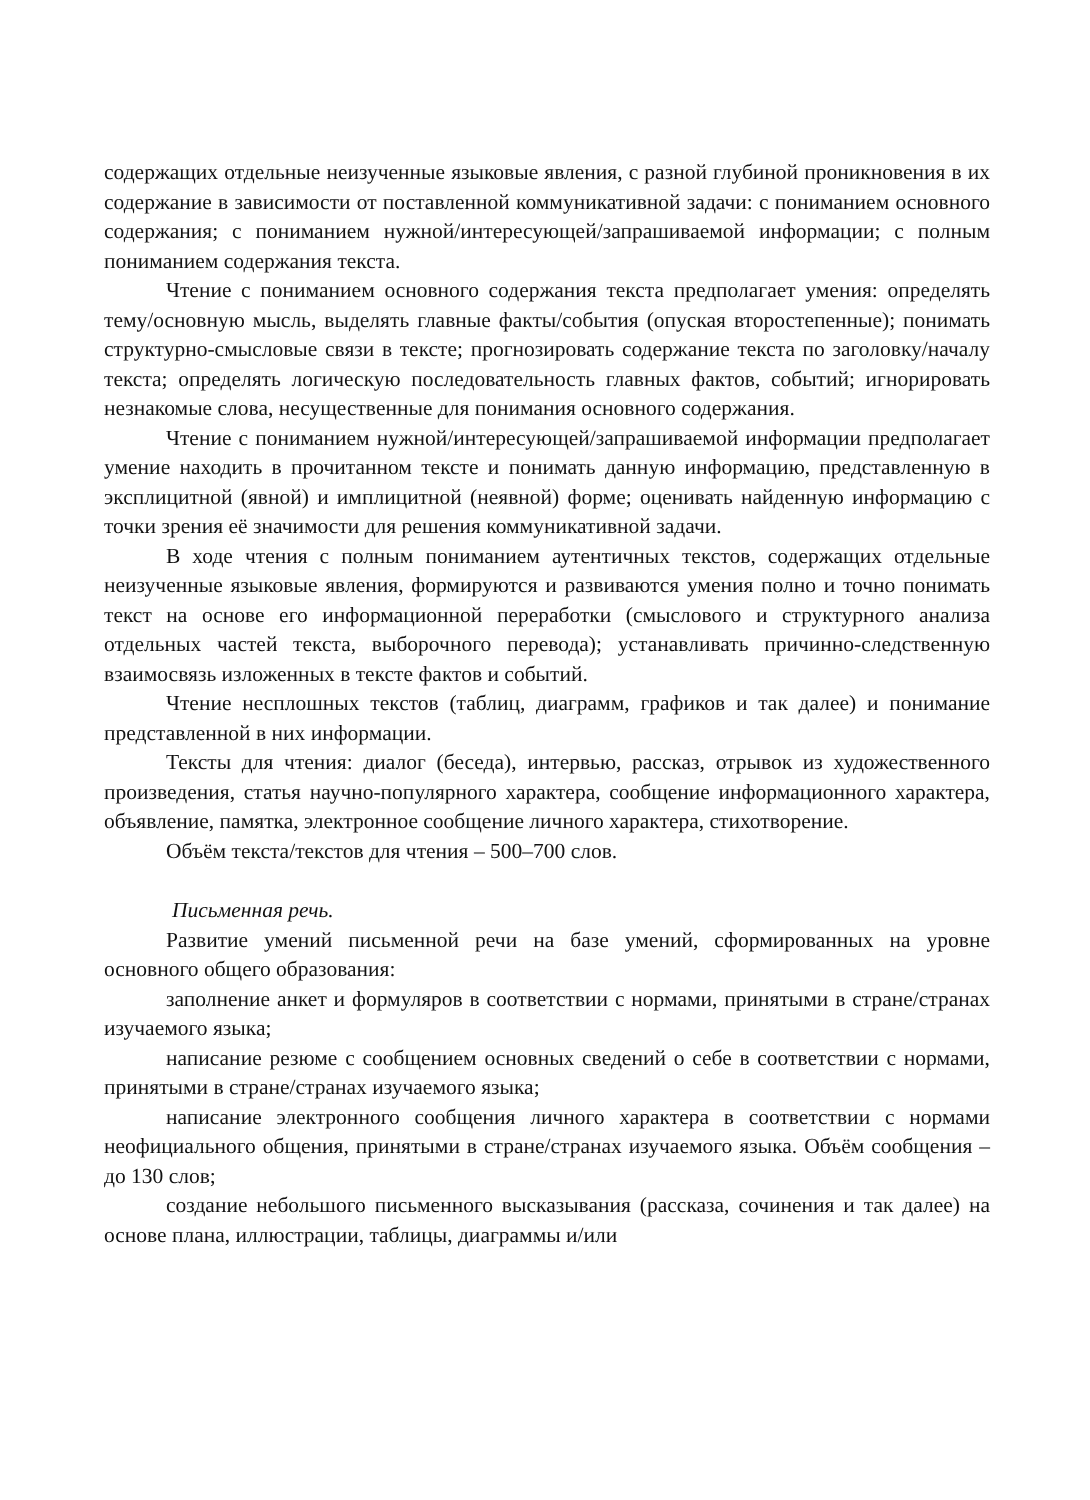содержащих отдельные неизученные языковые явления, с разной глубиной проникновения в их содержание в зависимости от поставленной коммуникативной задачи: с пониманием основного содержания; с пониманием нужной/интересующей/запрашиваемой информации; с полным пониманием содержания текста.
Чтение с пониманием основного содержания текста предполагает умения: определять тему/основную мысль, выделять главные факты/события (опуская второстепенные); понимать структурно-смысловые связи в тексте; прогнозировать содержание текста по заголовку/началу текста; определять логическую последовательность главных фактов, событий; игнорировать незнакомые слова, несущественные для понимания основного содержания.
Чтение с пониманием нужной/интересующей/запрашиваемой информации предполагает умение находить в прочитанном тексте и понимать данную информацию, представленную в эксплицитной (явной) и имплицитной (неявной) форме; оценивать найденную информацию с точки зрения её значимости для решения коммуникативной задачи.
В ходе чтения с полным пониманием аутентичных текстов, содержащих отдельные неизученные языковые явления, формируются и развиваются умения полно и точно понимать текст на основе его информационной переработки (смыслового и структурного анализа отдельных частей текста, выборочного перевода); устанавливать причинно-следственную взаимосвязь изложенных в тексте фактов и событий.
Чтение несплошных текстов (таблиц, диаграмм, графиков и так далее) и понимание представленной в них информации.
Тексты для чтения: диалог (беседа), интервью, рассказ, отрывок из художественного произведения, статья научно-популярного характера, сообщение информационного характера, объявление, памятка, электронное сообщение личного характера, стихотворение.
Объём текста/текстов для чтения – 500–700 слов.
Письменная речь.
Развитие умений письменной речи на базе умений, сформированных на уровне основного общего образования:
заполнение анкет и формуляров в соответствии с нормами, принятыми в стране/странах изучаемого языка;
написание резюме с сообщением основных сведений о себе в соответствии с нормами, принятыми в стране/странах изучаемого языка;
написание электронного сообщения личного характера в соответствии с нормами неофициального общения, принятыми в стране/странах изучаемого языка. Объём сообщения – до 130 слов;
создание небольшого письменного высказывания (рассказа, сочинения и так далее) на основе плана, иллюстрации, таблицы, диаграммы и/или